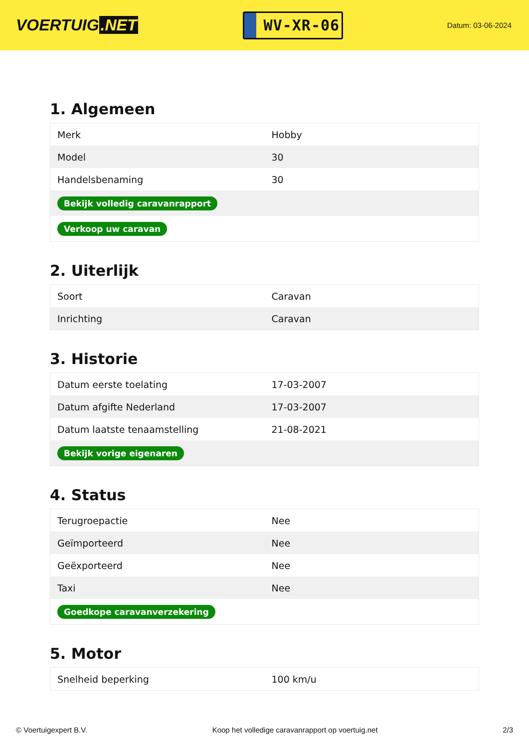VOERTUIG.NET
WV-XR-06
Datum: 03-06-2024
1. Algemeen
| Merk | Hobby |
| Model | 30 |
| Handelsbenaming | 30 |
| Bekijk volledig caravanrapport | |
| Verkoop uw caravan | |
2. Uiterlijk
| Soort | Caravan |
| Inrichting | Caravan |
3. Historie
| Datum eerste toelating | 17-03-2007 |
| Datum afgifte Nederland | 17-03-2007 |
| Datum laatste tenaamstelling | 21-08-2021 |
| Bekijk vorige eigenaren | |
4. Status
| Terugroepactie | Nee |
| Geïmporteerd | Nee |
| Geëxporteerd | Nee |
| Taxi | Nee |
| Goedkope caravanverzekering | |
5. Motor
| Snelheid beperking | 100 km/u |
© Voertuigexpert B.V. Koop het volledige caravanrapport op voertuig.net 2/3